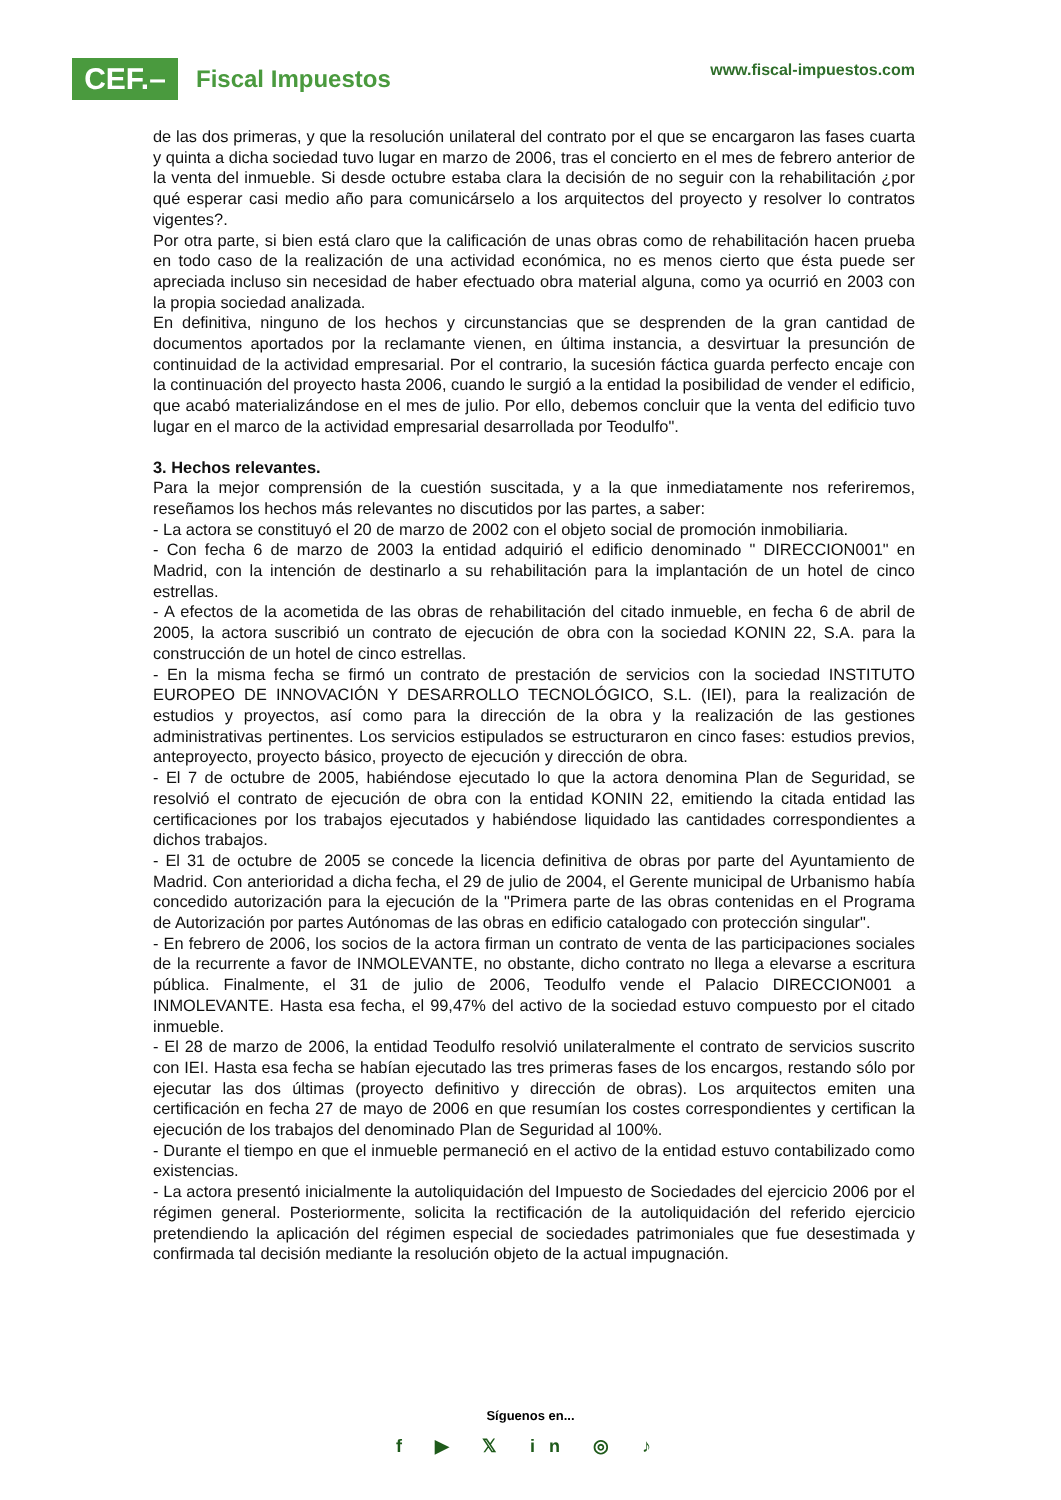CEF.–
Fiscal Impuestos
www.fiscal-impuestos.com
de las dos primeras, y que la resolución unilateral del contrato por el que se encargaron las fases cuarta y quinta a dicha sociedad tuvo lugar en marzo de 2006, tras el concierto en el mes de febrero anterior de la venta del inmueble. Si desde octubre estaba clara la decisión de no seguir con la rehabilitación ¿por qué esperar casi medio año para comunicárselo a los arquitectos del proyecto y resolver lo contratos vigentes?.
Por otra parte, si bien está claro que la calificación de unas obras como de rehabilitación hacen prueba en todo caso de la realización de una actividad económica, no es menos cierto que ésta puede ser apreciada incluso sin necesidad de haber efectuado obra material alguna, como ya ocurrió en 2003 con la propia sociedad analizada.
En definitiva, ninguno de los hechos y circunstancias que se desprenden de la gran cantidad de documentos aportados por la reclamante vienen, en última instancia, a desvirtuar la presunción de continuidad de la actividad empresarial. Por el contrario, la sucesión fáctica guarda perfecto encaje con la continuación del proyecto hasta 2006, cuando le surgió a la entidad la posibilidad de vender el edificio, que acabó materializándose en el mes de julio. Por ello, debemos concluir que la venta del edificio tuvo lugar en el marco de la actividad empresarial desarrollada por Teodulfo".
3. Hechos relevantes.
Para la mejor comprensión de la cuestión suscitada, y a la que inmediatamente nos referiremos, reseñamos los hechos más relevantes no discutidos por las partes, a saber:
- La actora se constituyó el 20 de marzo de 2002 con el objeto social de promoción inmobiliaria.
- Con fecha 6 de marzo de 2003 la entidad adquirió el edificio denominado " DIRECCION001" en Madrid, con la intención de destinarlo a su rehabilitación para la implantación de un hotel de cinco estrellas.
- A efectos de la acometida de las obras de rehabilitación del citado inmueble, en fecha 6 de abril de 2005, la actora suscribió un contrato de ejecución de obra con la sociedad KONIN 22, S.A. para la construcción de un hotel de cinco estrellas.
- En la misma fecha se firmó un contrato de prestación de servicios con la sociedad INSTITUTO EUROPEO DE INNOVACIÓN Y DESARROLLO TECNOLÓGICO, S.L. (IEI), para la realización de estudios y proyectos, así como para la dirección de la obra y la realización de las gestiones administrativas pertinentes. Los servicios estipulados se estructuraron en cinco fases: estudios previos, anteproyecto, proyecto básico, proyecto de ejecución y dirección de obra.
- El 7 de octubre de 2005, habiéndose ejecutado lo que la actora denomina Plan de Seguridad, se resolvió el contrato de ejecución de obra con la entidad KONIN 22, emitiendo la citada entidad las certificaciones por los trabajos ejecutados y habiéndose liquidado las cantidades correspondientes a dichos trabajos.
- El 31 de octubre de 2005 se concede la licencia definitiva de obras por parte del Ayuntamiento de Madrid. Con anterioridad a dicha fecha, el 29 de julio de 2004, el Gerente municipal de Urbanismo había concedido autorización para la ejecución de la "Primera parte de las obras contenidas en el Programa de Autorización por partes Autónomas de las obras en edificio catalogado con protección singular".
- En febrero de 2006, los socios de la actora firman un contrato de venta de las participaciones sociales de la recurrente a favor de INMOLEVANTE, no obstante, dicho contrato no llega a elevarse a escritura pública. Finalmente, el 31 de julio de 2006, Teodulfo vende el Palacio DIRECCION001 a INMOLEVANTE. Hasta esa fecha, el 99,47% del activo de la sociedad estuvo compuesto por el citado inmueble.
- El 28 de marzo de 2006, la entidad Teodulfo resolvió unilateralmente el contrato de servicios suscrito con IEI. Hasta esa fecha se habían ejecutado las tres primeras fases de los encargos, restando sólo por ejecutar las dos últimas (proyecto definitivo y dirección de obras). Los arquitectos emiten una certificación en fecha 27 de mayo de 2006 en que resumían los costes correspondientes y certifican la ejecución de los trabajos del denominado Plan de Seguridad al 100%.
- Durante el tiempo en que el inmueble permaneció en el activo de la entidad estuvo contabilizado como existencias.
- La actora presentó inicialmente la autoliquidación del Impuesto de Sociedades del ejercicio 2006 por el régimen general. Posteriormente, solicita la rectificación de la autoliquidación del referido ejercicio pretendiendo la aplicación del régimen especial de sociedades patrimoniales que fue desestimada y confirmada tal decisión mediante la resolución objeto de la actual impugnación.
Síguenos en...
f ▶ 𝕏 in ◎ ♪